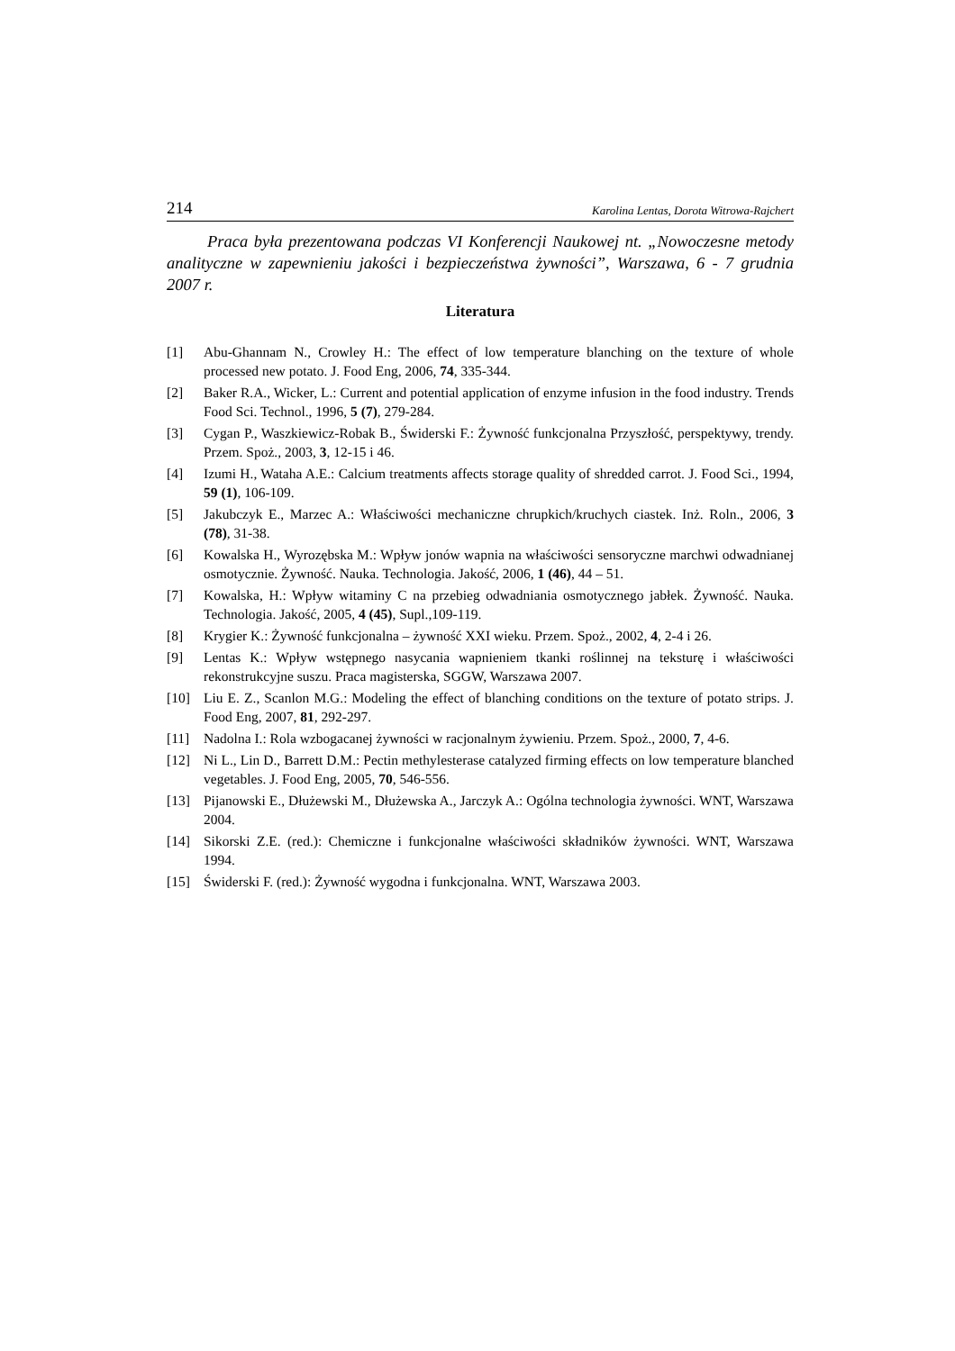214 Karolina Lentas, Dorota Witrowa-Rajchert
Praca była prezentowana podczas VI Konferencji Naukowej nt. „Nowoczesne metody analityczne w zapewnieniu jakości i bezpieczeństwa żywności”, Warszawa, 6 - 7 grudnia 2007 r.
Literatura
[1] Abu-Ghannam N., Crowley H.: The effect of low temperature blanching on the texture of whole processed new potato. J. Food Eng, 2006, 74, 335-344.
[2] Baker R.A., Wicker, L.: Current and potential application of enzyme infusion in the food industry. Trends Food Sci. Technol., 1996, 5 (7), 279-284.
[3] Cygan P., Waszkiewicz-Robak B., Świderski F.: Żywność funkcjonalna Przyszłość, perspektywy, trendy. Przem. Spoż., 2003, 3, 12-15 i 46.
[4] Izumi H., Wataha A.E.: Calcium treatments affects storage quality of shredded carrot. J. Food Sci., 1994, 59 (1), 106-109.
[5] Jakubczyk E., Marzec A.: Właściwości mechaniczne chrupkich/kruchych ciastek. Inż. Roln., 2006, 3 (78), 31-38.
[6] Kowalska H., Wyrozębska M.: Wpływ jonów wapnia na właściwości sensoryczne marchwi odwadnianej osmotycznie. Żywność. Nauka. Technologia. Jakość, 2006, 1 (46), 44 – 51.
[7] Kowalska, H.: Wpływ witaminy C na przebieg odwadniania osmotycznego jabłek. Żywność. Nauka. Technologia. Jakość, 2005, 4 (45), Supl.,109-119.
[8] Krygier K.: Żywność funkcjonalna – żywność XXI wieku. Przem. Spoż., 2002, 4, 2-4 i 26.
[9] Lentas K.: Wpływ wstępnego nasycania wapnieniem tkanki roślinnej na teksturę i właściwości rekonstrukcyjne suszu. Praca magisterska, SGGW, Warszawa 2007.
[10] Liu E. Z., Scanlon M.G.: Modeling the effect of blanching conditions on the texture of potato strips. J. Food Eng, 2007, 81, 292-297.
[11] Nadolna I.: Rola wzbogacanej żywności w racjonalnym żywieniu. Przem. Spoż., 2000, 7, 4-6.
[12] Ni L., Lin D., Barrett D.M.: Pectin methylesterase catalyzed firming effects on low temperature blanched vegetables. J. Food Eng, 2005, 70, 546-556.
[13] Pijanowski E., Dłużewski M., Dłużewska A., Jarczyk A.: Ogólna technologia żywności. WNT, Warszawa 2004.
[14] Sikorski Z.E. (red.): Chemiczne i funkcjonalne właściwości składników żywności. WNT, Warszawa 1994.
[15] Świderski F. (red.): Żywność wygodna i funkcjonalna. WNT, Warszawa 2003.